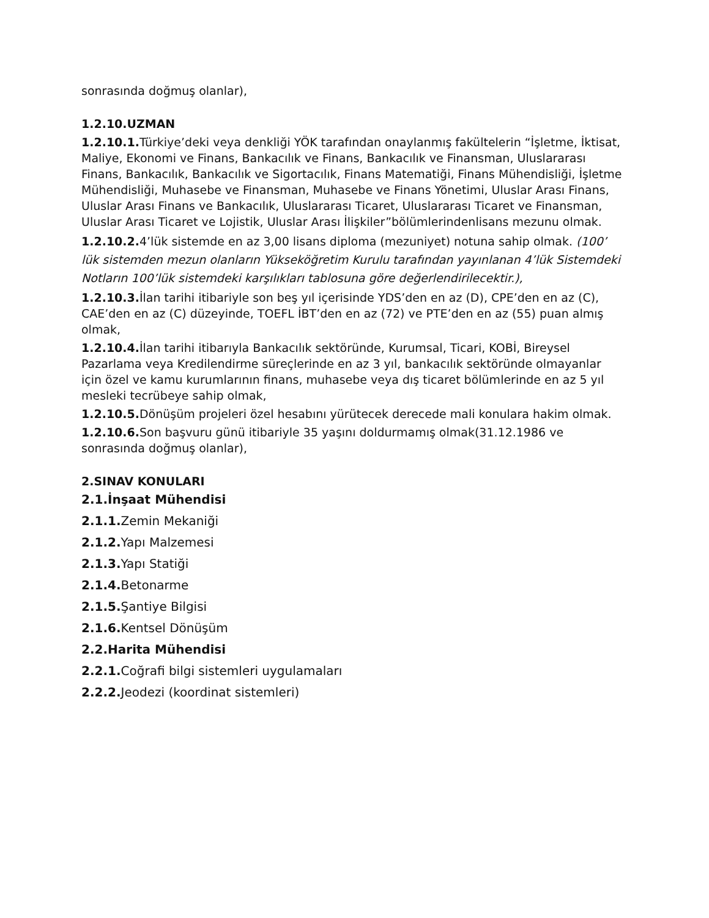sonrasında doğmuş olanlar),
1.2.10.UZMAN
1.2.10.1. Türkiye’deki veya denkliği YÖK tarafından onaylanmış fakültelerin “İşletme, İktisat, Maliye, Ekonomi ve Finans, Bankacılık ve Finans, Bankacılık ve Finansman, Uluslararası Finans, Bankacılık, Bankacılık ve Sigortacılık, Finans Matematiği, Finans Mühendisliği, İşletme Mühendisliği, Muhasebe ve Finansman, Muhasebe ve Finans Yönetimi, Uluslar Arası Finans, Uluslar Arası Finans ve Bankacılık, Uluslararası Ticaret, Uluslararası Ticaret ve Finansman, Uluslar Arası Ticaret ve Lojistik, Uluslar Arası İlişkiler”bölümlerindenlisans mezunu olmak.
1.2.10.2. 4’lük sistemde en az 3,00 lisans diploma (mezuniyet) notuna sahip olmak. (100’ lük sistemden mezun olanların Yükseköğretim Kurulu tarafından yayınlanan 4’lük Sistemdeki Notların 100’lük sistemdeki karşılıkları tablosuna göre değerlendirilecektir.),
1.2.10.3. İlan tarihi itibariyle son beş yıl içerisinde YDS’den en az (D), CPE’den en az (C), CAE’den en az (C) düzeyinde, TOEFL İBT’den en az (72) ve PTE’den en az (55) puan almış olmak,
1.2.10.4. İlan tarihi itibarıyla Bankacılık sektöründe, Kurumsal, Ticari, KOBİ, Bireysel Pazarlama veya Kredilendirme süreçlerinde en az 3 yıl, bankacılık sektöründe olmayanlar için özel ve kamu kurumlarının finans, muhasebe veya dış ticaret bölümlerinde en az 5 yıl mesleki tecrübeye sahip olmak,
1.2.10.5. Dönüşüm projeleri özel hesabını yürütecek derecede mali konulara hakim olmak.
1.2.10.6. Son başvuru günü itibariyle 35 yaşını doldurmamış olmak(31.12.1986 ve sonrasında doğmuş olanlar),
2.SINAV KONULARI
2.1.İnşaat Mühendisi
2.1.1. Zemin Mekaniği
2.1.2. Yapı Malzemesi
2.1.3. Yapı Statiği
2.1.4. Betonarme
2.1.5. Şantiye Bilgisi
2.1.6. Kentsel Dönüşüm
2.2.Harita Mühendisi
2.2.1. Coğrafi bilgi sistemleri uygulamaları
2.2.2. Jeodezi (koordinat sistemleri)